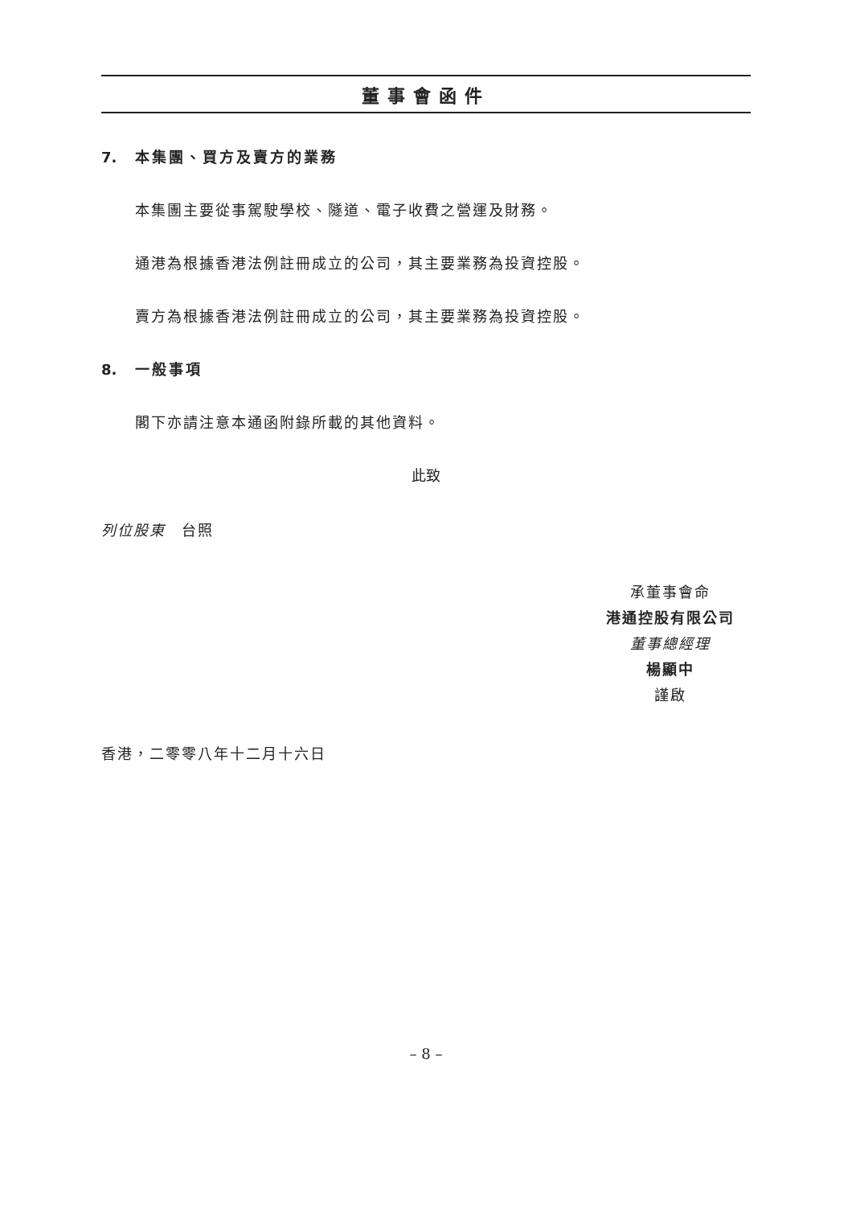董事會函件
7. 本集團、買方及賣方的業務
本集團主要從事駕駛學校、隧道、電子收費之營運及財務。
通港為根據香港法例註冊成立的公司，其主要業務為投資控股。
賣方為根據香港法例註冊成立的公司，其主要業務為投資控股。
8. 一般事項
閣下亦請注意本通函附錄所載的其他資料。
此致
列位股東　台照
承董事會命
港通控股有限公司
董事總經理
楊顯中
謹啟
香港，二零零八年十二月十六日
– 8 –